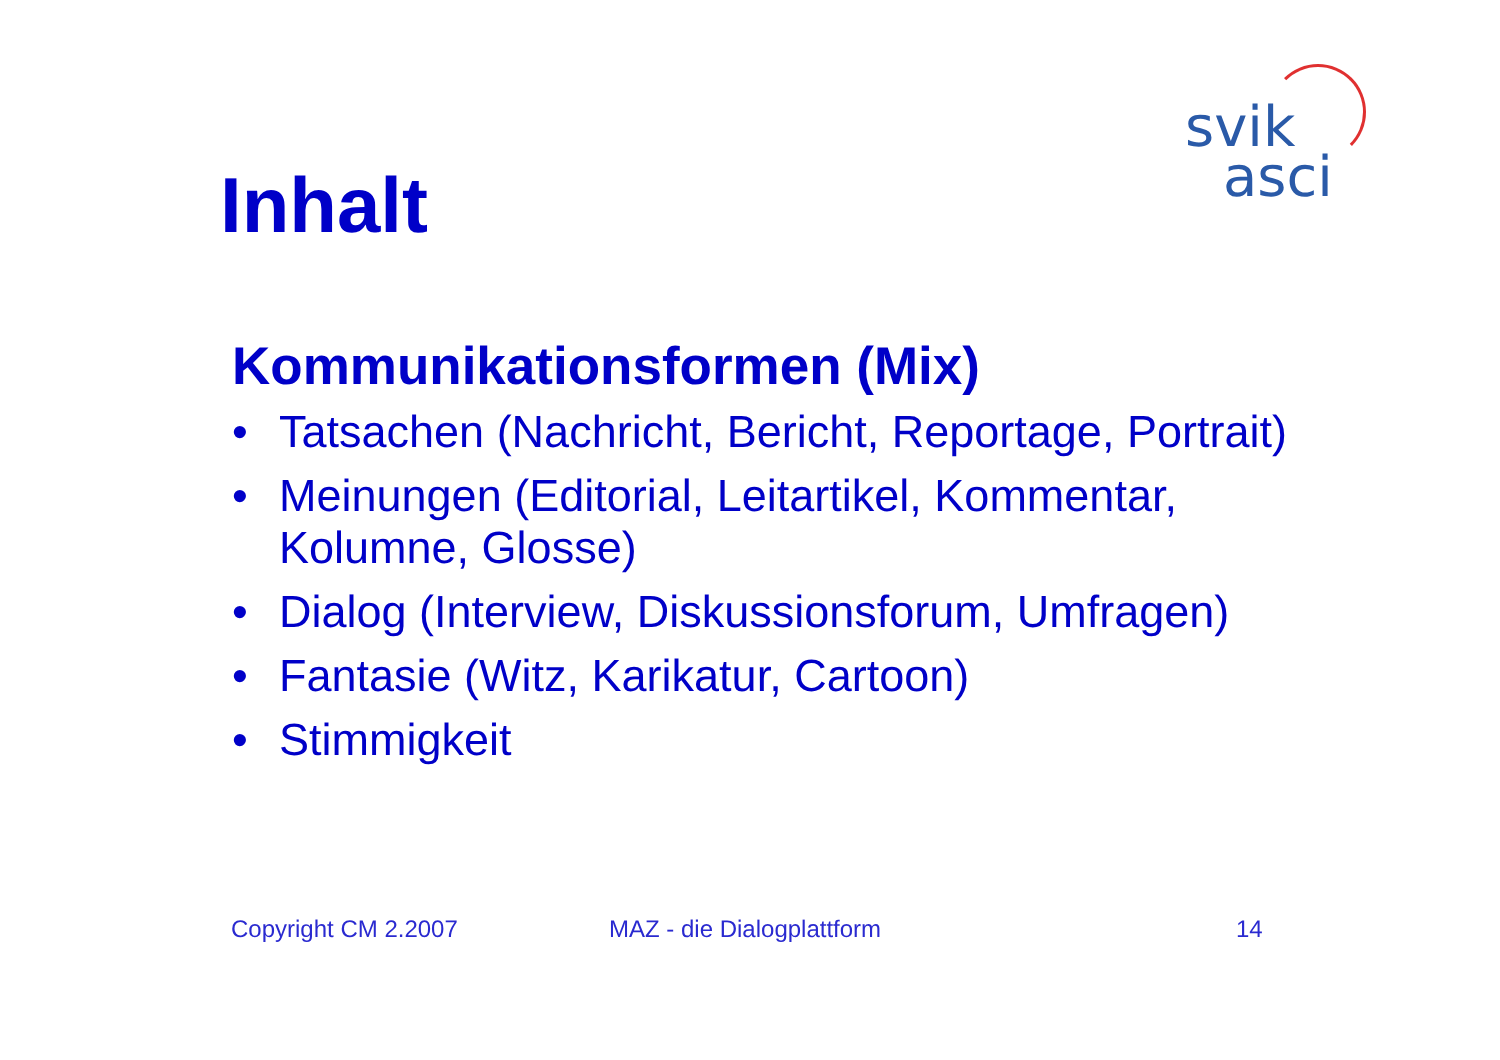svik
asci
Inhalt
Kommunikationsformen (Mix)
• Tatsachen (Nachricht, Bericht, Reportage, Portrait)
• Meinungen (Editorial, Leitartikel, Kommentar, Kolumne, Glosse)
• Dialog (Interview, Diskussionsforum, Umfragen)
• Fantasie (Witz, Karikatur, Cartoon)
• Stimmigkeit
Copyright CM 2.2007 MAZ - die Dialogplattform 14